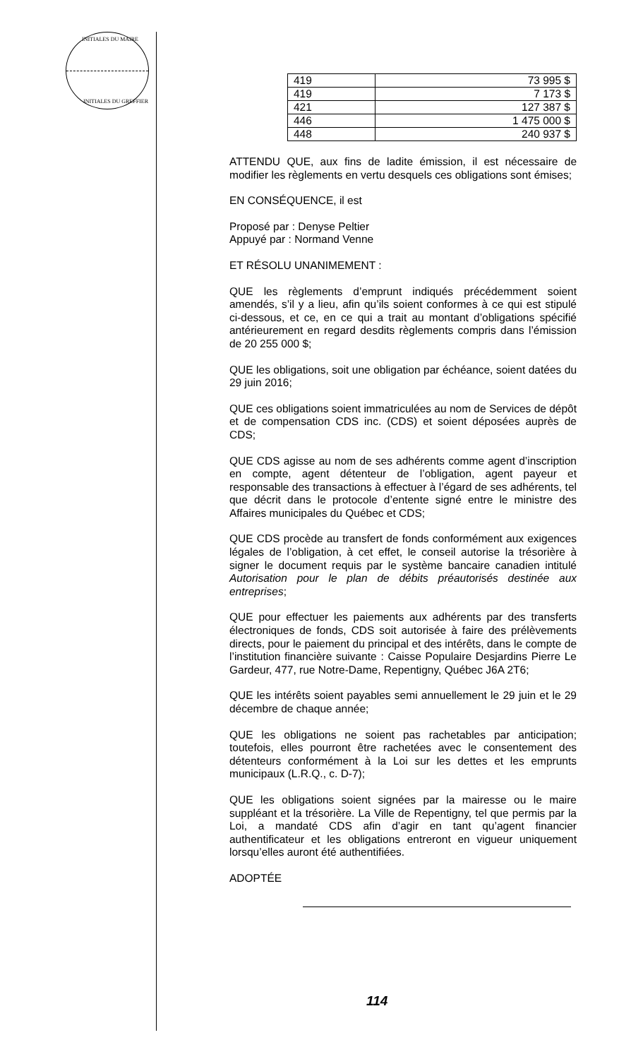INITIALES DU MAIRE
INITIALES DU GREFFIER
| 419 | 73 995 $ |
| 419 | 7 173 $ |
| 421 | 127 387 $ |
| 446 | 1 475 000 $ |
| 448 | 240 937 $ |
ATTENDU QUE, aux fins de ladite émission, il est nécessaire de modifier les règlements en vertu desquels ces obligations sont émises;
EN CONSÉQUENCE, il est
Proposé par : Denyse Peltier
Appuyé par : Normand Venne
ET RÉSOLU UNANIMEMENT :
QUE les règlements d’emprunt indiqués précédemment soient amendés, s’il y a lieu, afin qu’ils soient conformes à ce qui est stipulé ci-dessous, et ce, en ce qui a trait au montant d’obligations spécifié antérieurement en regard desdits règlements compris dans l’émission de 20 255 000 $;
QUE les obligations, soit une obligation par échéance, soient datées du 29 juin 2016;
QUE ces obligations soient immatriculées au nom de Services de dépôt et de compensation CDS inc. (CDS) et soient déposées auprès de CDS;
QUE CDS agisse au nom de ses adhérents comme agent d’inscription en compte, agent détenteur de l’obligation, agent payeur et responsable des transactions à effectuer à l’égard de ses adhérents, tel que décrit dans le protocole d’entente signé entre le ministre des Affaires municipales du Québec et CDS;
QUE CDS procède au transfert de fonds conformément aux exigences légales de l’obligation, à cet effet, le conseil autorise la trésorière à signer le document requis par le système bancaire canadien intitulé Autorisation pour le plan de débits préautorisés destinée aux entreprises;
QUE pour effectuer les paiements aux adhérents par des transferts électroniques de fonds, CDS soit autorisée à faire des prélèvements directs, pour le paiement du principal et des intérêts, dans le compte de l’institution financière suivante : Caisse Populaire Desjardins Pierre Le Gardeur, 477, rue Notre-Dame, Repentigny, Québec J6A 2T6;
QUE les intérêts soient payables semi annuellement le 29 juin et le 29 décembre de chaque année;
QUE les obligations ne soient pas rachetables par anticipation; toutefois, elles pourront être rachetées avec le consentement des détenteurs conformément à la Loi sur les dettes et les emprunts municipaux (L.R.Q., c. D-7);
QUE les obligations soient signées par la mairesse ou le maire suppléant et la trésorière. La Ville de Repentigny, tel que permis par la Loi, a mandaté CDS afin d’agir en tant qu’agent financier authentificateur et les obligations entreront en vigueur uniquement lorsqu’elles auront été authentifiées.
ADOPTÉE
114